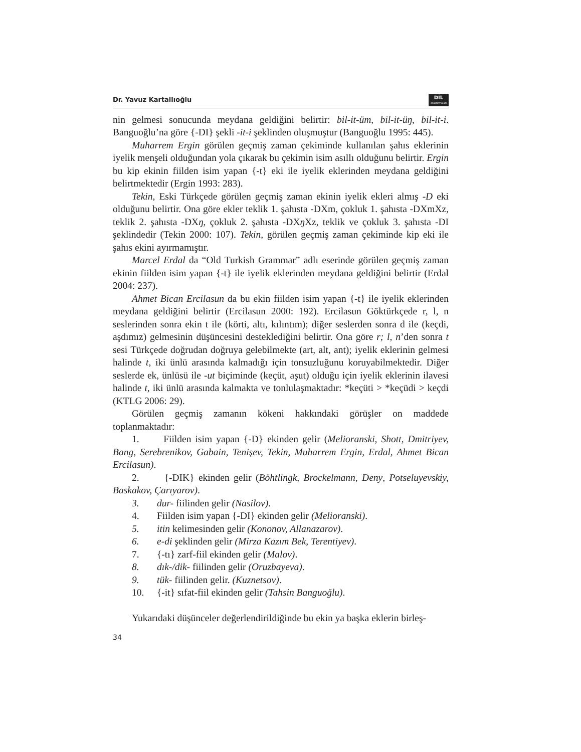Dr. Yavuz Kartallıoğlu DİL
araştırmaları
nin gelmesi sonucunda meydana geldiğini belirtir: bil-it-üm, bil-it-üŋ, bil-it-i. Banguoğlu’na göre {-DI} şekli -it-i şeklinden oluşmuştur (Banguoğlu 1995: 445).
Muharrem Ergin görülen geçmiş zaman çekiminde kullanılan şahıs eklerinin iyelik menşeli olduğundan yola çıkarak bu çekimin isim asıllı olduğunu belirtir. Ergin bu kip ekinin fiilden isim yapan {-t} eki ile iyelik eklerinden meydana geldiğini belirtmektedir (Ergin 1993: 283).
Tekin, Eski Türkçede görülen geçmiş zaman ekinin iyelik ekleri almış -D eki olduğunu belirtir. Ona göre ekler teklik 1. şahısta -DXm, çokluk 1. şahısta -DXmXz, teklik 2. şahısta -DXŋ, çokluk 2. şahısta -DXŋ Xz, teklik ve çokluk 3. şahısta -DI şeklindedir (Tekin 2000: 107). Tekin, görülen geçmiş zaman çekiminde kip eki ile şahıs ekini ayırmamıştır.
Marcel Erdal da “Old Turkish Grammar” adlı eserinde görülen geçmiş zaman ekinin fiilden isim yapan {-t} ile iyelik eklerinden meydana geldiğini belirtir (Erdal 2004: 237).
Ahmet Bican Ercilasun da bu ekin fiilden isim yapan {-t} ile iyelik eklerinden meydana geldiğini belirtir (Ercilasun 2000: 192). Ercilasun Göktürkçede r, l, n seslerinden sonra ekin t ile (körti, altı, kılıntım); diğer seslerden sonra d ile (keçdi, aşdımız) gelmesinin düşüncesini desteklediğini belirtir. Ona göre r; l, n’den sonra t sesi Türkçede doğrudan doğruya gelebilmekte (art, alt, ant); iyelik eklerinin gelmesi halinde t, iki ünlü arasında kalmadığı için tonsuzluğunu koruyabilmektedir. Diğer seslerde ek, ünlüsü ile -ut biçiminde (keçüt, aşut) olduğu için iyelik eklerinin ilavesi halinde t, iki ünlü arasında kalmakta ve tonlulaşmaktadır: *keçüti > *keçüdi > keçdi (KTLG 2006: 29).
Görülen geçmiş zamanın kökeni hakkındaki görüşler on maddede toplanmaktadır:
1. Fiilden isim yapan {-D} ekinden gelir (Melioranski, Shott, Dmitriyev, Bang, Serebrenikov, Gabain, Tenişev, Tekin, Muharrem Ergin, Erdal, Ahmet Bican Ercilasun).
2. {-DIK} ekinden gelir (Böhtlingk, Brockelmann, Deny, Potseluyevskiy, Baskakov, Çarıyarov).
3. dur- fiilinden gelir (Nasilov).
4. Fiilden isim yapan {-DI} ekinden gelir (Melioranski).
5. itin kelimesinden gelir (Kononov, Allanazarov).
6. e-di şeklinden gelir (Mirza Kazım Bek, Terentiyev).
7. {-tı} zarf-fiil ekinden gelir (Malov).
8. dık-/dik- fiilinden gelir (Oruzbayeva).
9. tük- fiilinden gelir. (Kuznetsov).
10. {-it} sıfat-fiil ekinden gelir (Tahsin Banguoğlu).
Yukarıdaki düşünceler değerlendirildiğinde bu ekin ya başka eklerin birleş-
34